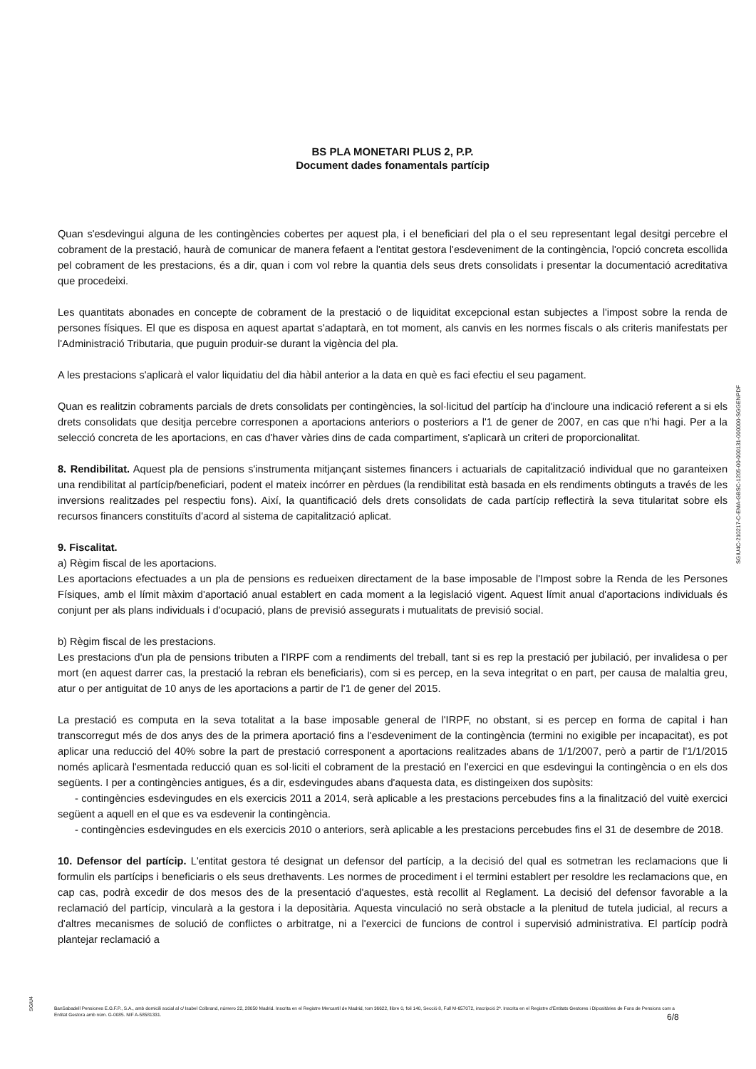BS PLA MONETARI PLUS 2, P.P.
Document dades fonamentals partícip
Quan s'esdevingui alguna de les contingències cobertes per aquest pla, i el beneficiari del pla o el seu representant legal desitgi percebre el cobrament de la prestació, haurà de comunicar de manera fefaent a l'entitat gestora l'esdeveniment de la contingència, l'opció concreta escollida pel cobrament de les prestacions, és a dir, quan i com vol rebre la quantia dels seus drets consolidats i presentar la documentació acreditativa que procedeixi.
Les quantitats abonades en concepte de cobrament de la prestació o de liquiditat excepcional estan subjectes a l'impost sobre la renda de persones físiques. El que es disposa en aquest apartat s'adaptarà, en tot moment, als canvis en les normes fiscals o als criteris manifestats per l'Administració Tributaria, que puguin produir-se durant la vigència del pla.
A les prestacions s'aplicarà el valor liquidatiu del dia hàbil anterior a la data en què es faci efectiu el seu pagament.
Quan es realitzin cobraments parcials de drets consolidats per contingències, la sol·licitud del partícip ha d'incloure una indicació referent a si els drets consolidats que desitja percebre corresponen a aportacions anteriors o posteriors a l'1 de gener de 2007, en cas que n'hi hagi. Per a la selecció concreta de les aportacions, en cas d'haver vàries dins de cada compartiment, s'aplicarà un criteri de proporcionalitat.
8. Rendibilitat. Aquest pla de pensions s'instrumenta mitjançant sistemes financers i actuarials de capitalització individual que no garanteixen una rendibilitat al partícip/beneficiari, podent el mateix incórrer en pèrdues (la rendibilitat està basada en els rendiments obtinguts a través de les inversions realitzades pel respectiu fons). Així, la quantificació dels drets consolidats de cada partícip reflectirà la seva titularitat sobre els recursos financers constituïts d'acord al sistema de capitalització aplicat.
9. Fiscalitat.
a) Règim fiscal de les aportacions.
Les aportacions efectuades a un pla de pensions es redueixen directament de la base imposable de l'Impost sobre la Renda de les Persones Físiques, amb el límit màxim d'aportació anual establert en cada moment a la legislació vigent. Aquest límit anual d'aportacions individuals és conjunt per als plans individuals i d'ocupació, plans de previsió assegurats i mutualitats de previsió social.
b) Règim fiscal de les prestacions.
Les prestacions d'un pla de pensions tributen a l'IRPF com a rendiments del treball, tant si es rep la prestació per jubilació, per invalidesa o per mort (en aquest darrer cas, la prestació la rebran els beneficiaris), com si es percep, en la seva integritat o en part, per causa de malaltia greu, atur o per antiguitat de 10 anys de les aportacions a partir de l'1 de gener del 2015.
La prestació es computa en la seva totalitat a la base imposable general de l'IRPF, no obstant, si es percep en forma de capital i han transcorregut més de dos anys des de la primera aportació fins a l'esdeveniment de la contingència (termini no exigible per incapacitat), es pot aplicar una reducció del 40% sobre la part de prestació corresponent a aportacions realitzades abans de 1/1/2007, però a partir de l'1/1/2015 només aplicarà l'esmentada reducció quan es sol·liciti el cobrament de la prestació en l'exercici en que esdevingui la contingència o en els dos següents. I per a contingències antigues, és a dir, esdevingudes abans d'aquesta data, es distingeixen dos supòsits:
- contingències esdevingudes en els exercicis 2011 a 2014, serà aplicable a les prestacions percebudes fins a la finalització del vuitè exercici següent a aquell en el que es va esdevenir la contingència.
- contingències esdevingudes en els exercicis 2010 o anteriors, serà aplicable a les prestacions percebudes fins el 31 de desembre de 2018.
10. Defensor del partícip. L'entitat gestora té designat un defensor del partícip, a la decisió del qual es sotmetran les reclamacions que li formulin els partícips i beneficiaris o els seus drethavents. Les normes de procediment i el termini establert per resoldre les reclamacions que, en cap cas, podrà excedir de dos mesos des de la presentació d'aquestes, està recollit al Reglament. La decisió del defensor favorable a la reclamació del partícip, vincularà a la gestora i la depositària. Aquesta vinculació no serà obstacle a la plenitud de tutela judicial, al recurs a d'altres mecanismes de solució de conflictes o arbitratge, ni a l'exercici de funcions de control i supervisió administrativa. El partícip podrà plantejar reclamació a
SGIU4C-210217-C-EMA-GBSC-1205-00-000131-000000-SGGENPDF
SGIU4
BanSabadell Pensiones E.G.F.P., S.A., amb domicili social al c/ Isabel Colbrand, número 22, 28050 Madrid. Inscrita en el Registre Mercantil de Madrid, tom 36622, llibre 0, foli 140, Secció 8, Full M-657072, inscripció 2ª. Inscrita en el Registre d'Entitats Gestores i Dipositàries de Fons de Pensions com a Entitat Gestora amb núm. G-0085. NIF A-58581331.
6/8